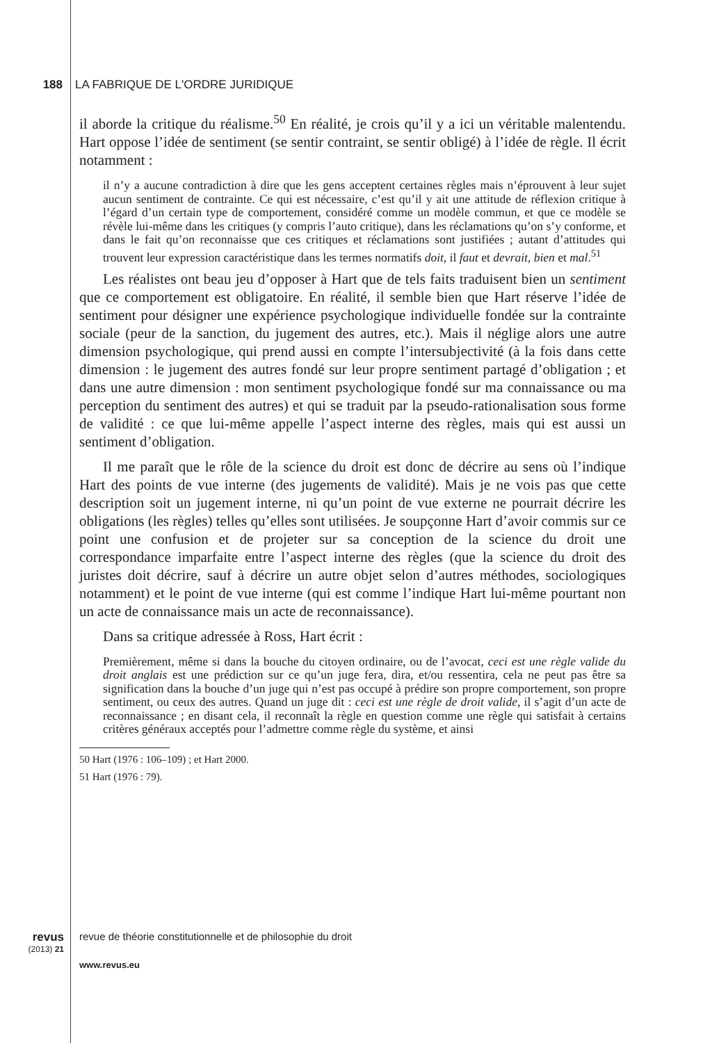188 LA FABRIQUE DE L'ORDRE JURIDIQUE
il aborde la critique du réalisme.<sup>50</sup> En réalité, je crois qu’il y a ici un véritable malentendu. Hart oppose l’idée de sentiment (se sentir contraint, se sentir obligé) à l’idée de règle. Il écrit notamment :
il n’y a aucune contradiction à dire que les gens acceptent certaines règles mais n’éprouvent à leur sujet aucun sentiment de contrainte. Ce qui est nécessaire, c’est qu’il y ait une attitude de réflexion critique à l’égard d’un certain type de comportement, considéré comme un modèle commun, et que ce modèle se révèle lui-même dans les critiques (y compris l’auto critique), dans les réclamations qu’on s’y conforme, et dans le fait qu’on reconnaisse que ces critiques et réclamations sont justifiées ; autant d’attitudes qui trouvent leur expression caractéristique dans les termes normatifs doit, il faut et devrait, bien et mal.<sup>51</sup>
Les réalistes ont beau jeu d’opposer à Hart que de tels faits traduisent bien un sentiment que ce comportement est obligatoire. En réalité, il semble bien que Hart réserve l’idée de sentiment pour désigner une expérience psychologique individuelle fondée sur la contrainte sociale (peur de la sanction, du jugement des autres, etc.). Mais il néglige alors une autre dimension psychologique, qui prend aussi en compte l’intersubjectivité (à la fois dans cette dimension : le jugement des autres fondé sur leur propre sentiment partagé d’obligation ; et dans une autre dimension : mon sentiment psychologique fondé sur ma connaissance ou ma perception du sentiment des autres) et qui se traduit par la pseudo-rationalisation sous forme de validité : ce que lui-même appelle l’aspect interne des règles, mais qui est aussi un sentiment d’obligation.
Il me paraît que le rôle de la science du droit est donc de décrire au sens où l’indique Hart des points de vue interne (des jugements de validité). Mais je ne vois pas que cette description soit un jugement interne, ni qu’un point de vue externe ne pourrait décrire les obligations (les règles) telles qu’elles sont utilisées. Je soupçonne Hart d’avoir commis sur ce point une confusion et de projeter sur sa conception de la science du droit une correspondance imparfaite entre l’aspect interne des règles (que la science du droit des juristes doit décrire, sauf à décrire un autre objet selon d’autres méthodes, sociologiques notamment) et le point de vue interne (qui est comme l’indique Hart lui-même pourtant non un acte de connaissance mais un acte de reconnaissance).
Dans sa critique adressée à Ross, Hart écrit :
Premièrement, même si dans la bouche du citoyen ordinaire, ou de l’avocat, ceci est une règle valide du droit anglais est une prédiction sur ce qu’un juge fera, dira, et/ou ressentira, cela ne peut pas être sa signification dans la bouche d’un juge qui n’est pas occupé à prédire son propre comportement, son propre sentiment, ou ceux des autres. Quand un juge dit : ceci est une règle de droit valide, il s’agit d’un acte de reconnaissance ; en disant cela, il reconnaît la règle en question comme une règle qui satisfait à certains critères généraux acceptés pour l’admettre comme règle du système, et ainsi
50 Hart (1976 : 106–109) ; et Hart 2000.
51 Hart (1976 : 79).
revus
(2013) 21
revue de théorie constitutionnelle et de philosophie du droit
www.revus.eu